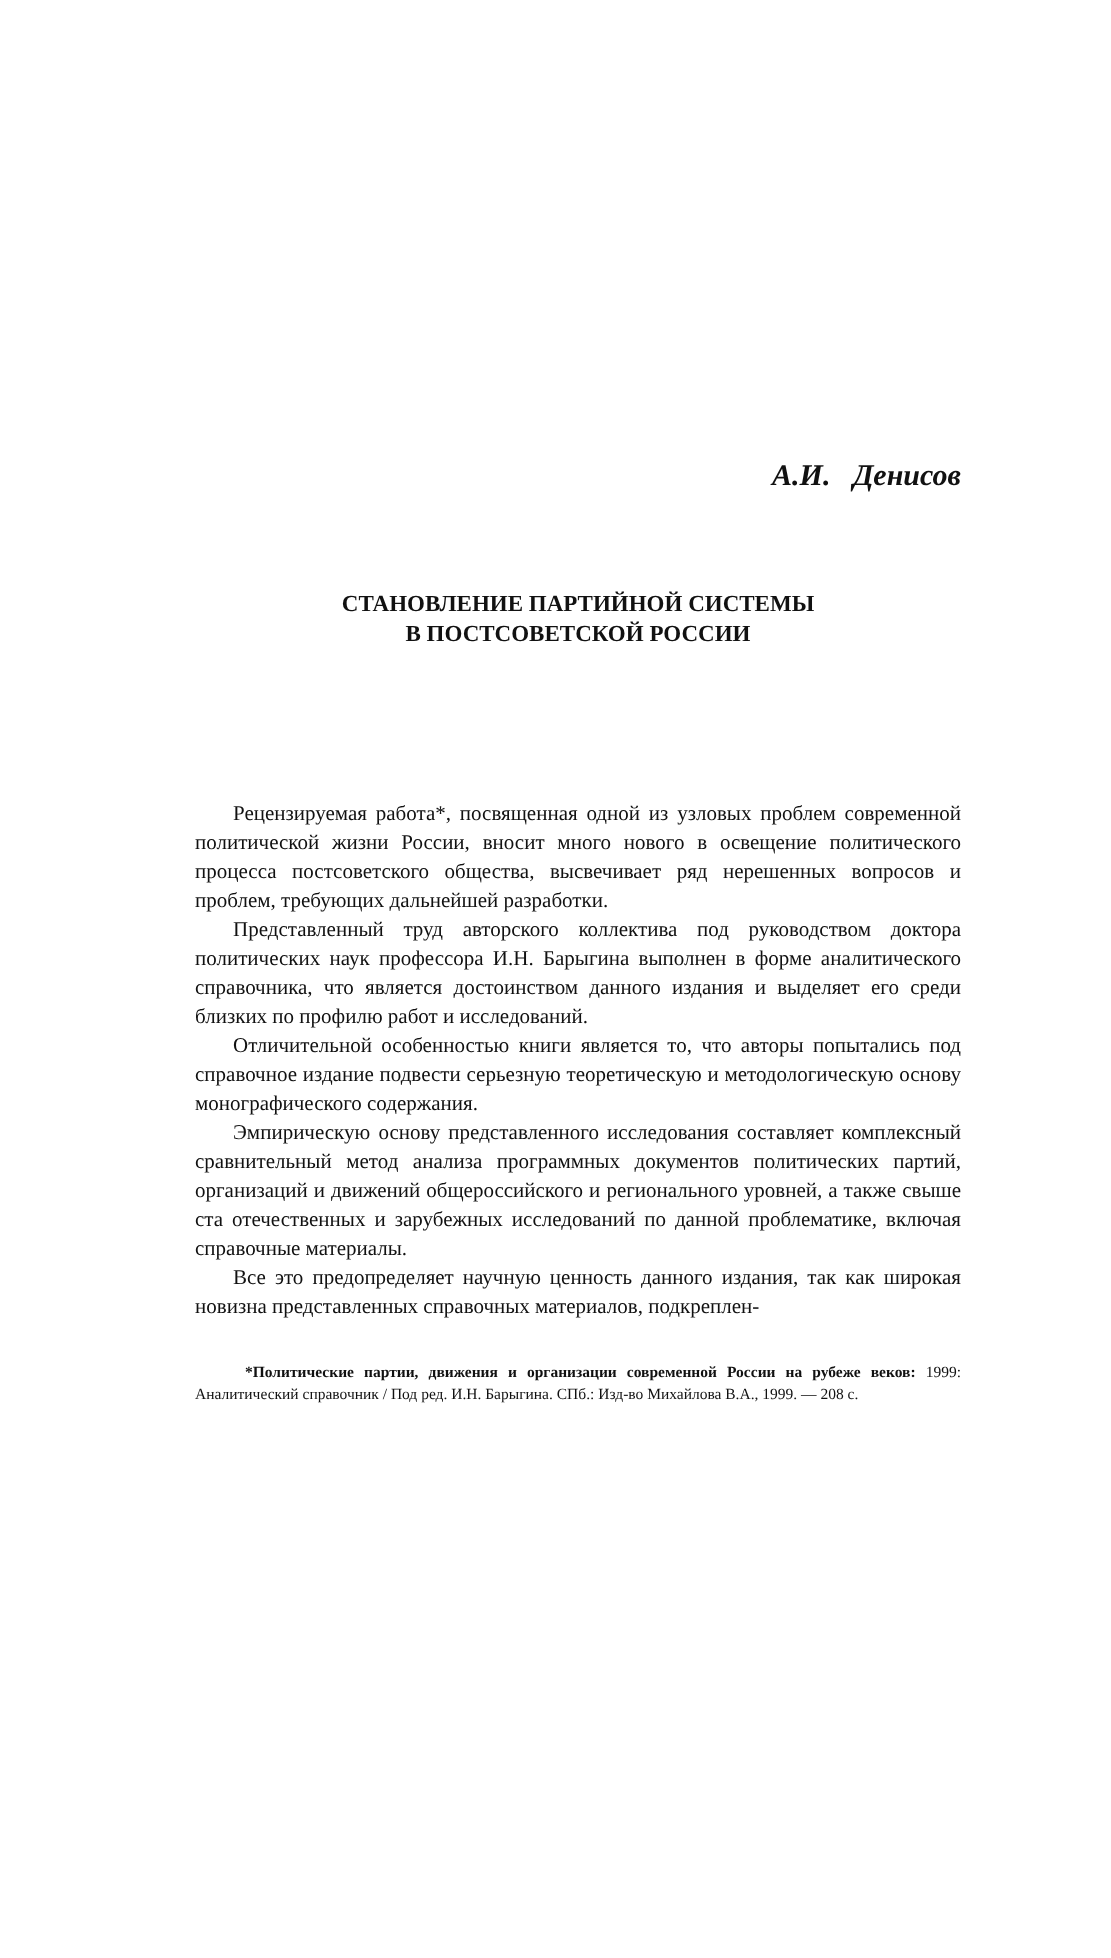А.И. Денисов
СТАНОВЛЕНИЕ ПАРТИЙНОЙ СИСТЕМЫ
В ПОСТСОВЕТСКОЙ РОССИИ
Рецензируемая работа*, посвященная одной из узловых проблем современной политической жизни России, вносит много нового в освещение политического процесса постсоветского общества, высвечивает ряд нерешенных вопросов и проблем, требующих дальнейшей разработки.
Представленный труд авторского коллектива под руководством доктора политических наук профессора И.Н. Барыгина выполнен в форме аналитического справочника, что является достоинством данного издания и выделяет его среди близких по профилю работ и исследований.
Отличительной особенностью книги является то, что авторы попытались под справочное издание подвести серьезную теоретическую и методологическую основу монографического содержания.
Эмпирическую основу представленного исследования составляет комплексный сравнительный метод анализа программных документов политических партий, организаций и движений общероссийского и регионального уровней, а также свыше ста отечественных и зарубежных исследований по данной проблематике, включая справочные материалы.
Все это предопределяет научную ценность данного издания, так как широкая новизна представленных справочных материалов, подкреплен-
*Политические партии, движения и организации современной России на рубеже веков: 1999: Аналитический справочник / Под ред. И.Н. Барыгина. СПб.: Изд-во Михайлова В.А., 1999. — 208 с.